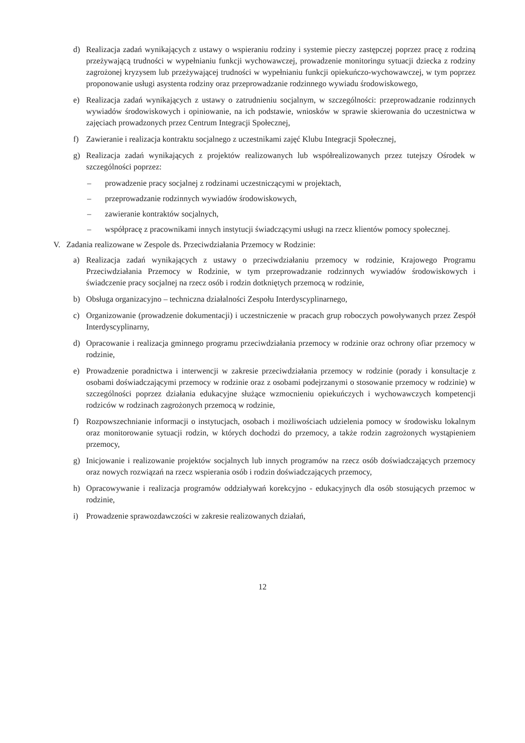d) Realizacja zadań wynikających z ustawy o wspieraniu rodziny i systemie pieczy zastępczej poprzez pracę z rodziną przeżywającą trudności w wypełnianiu funkcji wychowawczej, prowadzenie monitoringu sytuacji dziecka z rodziny zagrożonej kryzysem lub przeżywającej trudności w wypełnianiu funkcji opiekuńczo-wychowawczej, w tym poprzez proponowanie usługi asystenta rodziny oraz przeprowadzanie rodzinnego wywiadu środowiskowego,
e) Realizacja zadań wynikających z ustawy o zatrudnieniu socjalnym, w szczególności: przeprowadzanie rodzinnych wywiadów środowiskowych i opiniowanie, na ich podstawie, wniosków w sprawie skierowania do uczestnictwa w zajęciach prowadzonych przez Centrum Integracji Społecznej,
f) Zawieranie i realizacja kontraktu socjalnego z uczestnikami zajęć Klubu Integracji Społecznej,
g) Realizacja zadań wynikających z projektów realizowanych lub współrealizowanych przez tutejszy Ośrodek w szczególności poprzez:
– prowadzenie pracy socjalnej z rodzinami uczestniczącymi w projektach,
– przeprowadzanie rodzinnych wywiadów środowiskowych,
– zawieranie kontraktów socjalnych,
– współpracę z pracownikami innych instytucji świadczącymi usługi na rzecz klientów pomocy społecznej.
V. Zadania realizowane w Zespole ds. Przeciwdziałania Przemocy w Rodzinie:
a) Realizacja zadań wynikających z ustawy o przeciwdziałaniu przemocy w rodzinie, Krajowego Programu Przeciwdziałania Przemocy w Rodzinie, w tym przeprowadzanie rodzinnych wywiadów środowiskowych i świadczenie pracy socjalnej na rzecz osób i rodzin dotkniętych przemocą w rodzinie,
b) Obsługa organizacyjno – techniczna działalności Zespołu Interdyscyplinarnego,
c) Organizowanie (prowadzenie dokumentacji) i uczestniczenie w pracach grup roboczych powoływanych przez Zespół Interdyscyplinarny,
d) Opracowanie i realizacja gminnego programu przeciwdziałania przemocy w rodzinie oraz ochrony ofiar przemocy w rodzinie,
e) Prowadzenie poradnictwa i interwencji w zakresie przeciwdziałania przemocy w rodzinie (porady i konsultacje z osobami doświadczającymi przemocy w rodzinie oraz z osobami podejrzanymi o stosowanie przemocy w rodzinie) w szczególności poprzez działania edukacyjne służące wzmocnieniu opiekuńczych i wychowawczych kompetencji rodziców w rodzinach zagrożonych przemocą w rodzinie,
f) Rozpowszechnianie informacji o instytucjach, osobach i możliwościach udzielenia pomocy w środowisku lokalnym oraz monitorowanie sytuacji rodzin, w których dochodzi do przemocy, a także rodzin zagrożonych wystąpieniem przemocy,
g) Inicjowanie i realizowanie projektów socjalnych lub innych programów na rzecz osób doświadczających przemocy oraz nowych rozwiązań na rzecz wspierania osób i rodzin doświadczających przemocy,
h) Opracowywanie i realizacja programów oddziaływań korekcyjno - edukacyjnych dla osób stosujących przemoc w rodzinie,
i) Prowadzenie sprawozdawczości w zakresie realizowanych działań,
12